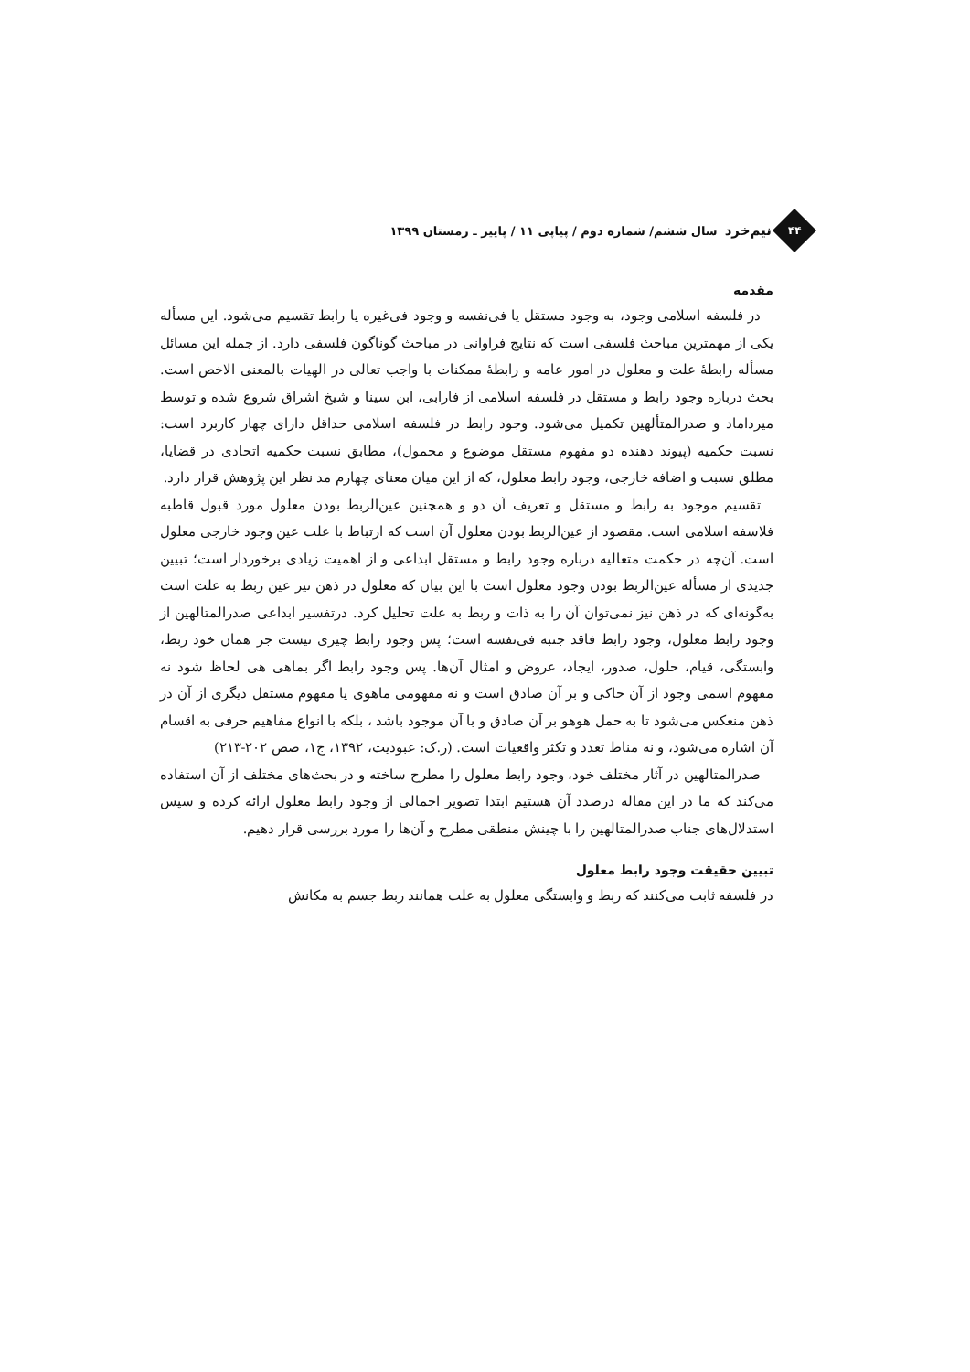۴۴
نیم‌خرد سال ششم/ شماره دوم / پیاپی ۱۱ / پاییز ـ زمستان ۱۳۹۹
مقدمه
در فلسفه اسلامی وجود، به وجود مستقل یا فی‌نفسه و وجود فی‌غیره یا رابط تقسیم می‌شود. این مسأله یکی از مهمترین مباحث فلسفی است که نتایج فراوانی در مباحث گوناگون فلسفی دارد. از جمله این مسائل مسأله رابطهٔ علت و معلول در امور عامه و رابطهٔ ممکنات با واجب تعالی در الهیات بالمعنی الاخص است. بحث درباره وجود رابط و مستقل در فلسفه اسلامی از فارابی، ابن سینا و شیخ اشراق شروع شده و توسط میرداماد و صدرالمتألهین تکمیل می‌شود. وجود رابط در فلسفه اسلامی حداقل دارای چهار کاربرد است: نسبت حکمیه (پیوند دهنده دو مفهوم مستقل موضوع و محمول)، مطابق نسبت حکمیه اتحادی در قضایا، مطلق نسبت و اضافه خارجی، وجود رابط معلول، که از این میان معنای چهارم مد نظر این پژوهش قرار دارد.
تقسیم موجود به رابط و مستقل و تعریف آن دو و همچنین عین‌الربط بودن معلول مورد قبول قاطبه فلاسفه اسلامی است. مقصود از عین‌الربط بودن معلول آن است که ارتباط با علت عین وجود خارجی معلول است. آن‌چه در حکمت متعالیه درباره وجود رابط و مستقل ابداعی و از اهمیت زیادی برخوردار است؛ تبیین جدیدی از مسأله عین‌الربط بودن وجود معلول است با این بیان که معلول در ذهن نیز عین ربط به علت است به‌گونه‌ای که در ذهن نیز نمی‌توان آن را به ذات و ربط به علت تحلیل کرد. درتفسیر ابداعی صدرالمتالهین از وجود رابط معلول، وجود رابط فاقد جنبه فی‌نفسه است؛ پس وجود رابط چیزی نیست جز همان خود ربط، وابستگی، قیام، حلول، صدور، ایجاد، عروض و امثال آن‌ها. پس وجود رابط اگر بماهی هی لحاظ شود نه مفهوم اسمی وجود از آن حاکی و بر آن صادق است و نه مفهومی ماهوی یا مفهوم مستقل دیگری از آن در ذهن منعکس می‌شود تا به حمل هوهو بر آن صادق و با آن موجود باشد ، بلکه با انواع مفاهیم حرفی به اقسام آن اشاره می‌شود، و نه مناط تعدد و تکثر واقعیات است. (ر.ک: عبودیت، ۱۳۹۲، ج۱، صص ۲۰۲-۲۱۳)
صدرالمتالهین در آثار مختلف خود، وجود رابط معلول را مطرح ساخته و در بحث‌های مختلف از آن استفاده می‌کند که ما در این مقاله درصدد آن هستیم ابتدا تصویر اجمالی از وجود رابط معلول ارائه کرده و سپس استدلال‌های جناب صدرالمتالهین را با چینش منطقی مطرح و آن‌ها را مورد بررسی قرار دهیم.
تبیین حقیقت وجود رابط معلول
در فلسفه ثابت می‌کنند که ربط و وابستگی معلول به علت همانند ربط جسم به مکانش